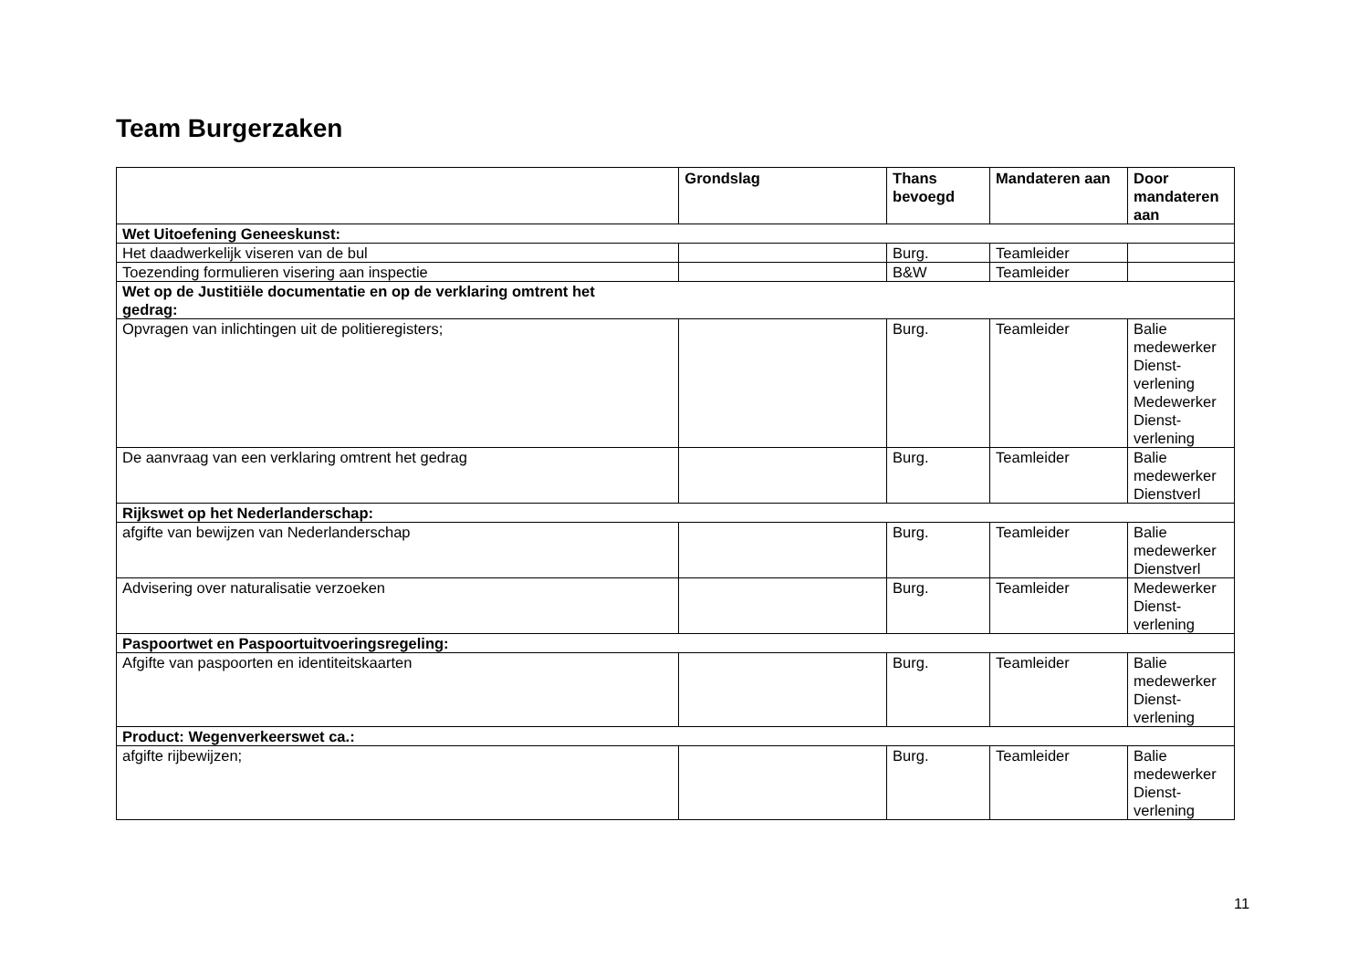Team Burgerzaken
| | Grondslag | Thans bevoegd | Mandateren aan | Door mandateren aan |
| --- | --- | --- | --- | --- |
| Wet Uitoefening Geneeskunst: | | | | |
| Het daadwerkelijk viseren van de bul | | Burg. | Teamleider | |
| Toezending formulieren visering aan inspectie | | B&W | Teamleider | |
| Wet op de Justitiële documentatie en op de verklaring omtrent het gedrag: | | | | |
| Opvragen van inlichtingen uit de politieregisters; | | Burg. | Teamleider | Balie medewerker Dienst-verlening Medewerker Dienst-verlening |
| De aanvraag van een verklaring omtrent het gedrag | | Burg. | Teamleider | Balie medewerker Dienstverl |
| Rijkswet op het Nederlanderschap: | | | | |
| afgifte van bewijzen van Nederlanderschap | | Burg. | Teamleider | Balie medewerker Dienstverl |
| Advisering over naturalisatie verzoeken | | Burg. | Teamleider | Medewerker Dienst-verlening |
| Paspoortwet en Paspoortuitvoeringsregeling: | | | | |
| Afgifte van paspoorten en identiteitskaarten | | Burg. | Teamleider | Balie medewerker Dienst-verlening |
| Product: Wegenverkeerswet ca.: | | | | |
| afgifte rijbewijzen; | | Burg. | Teamleider | Balie medewerker Dienst-verlening |
11